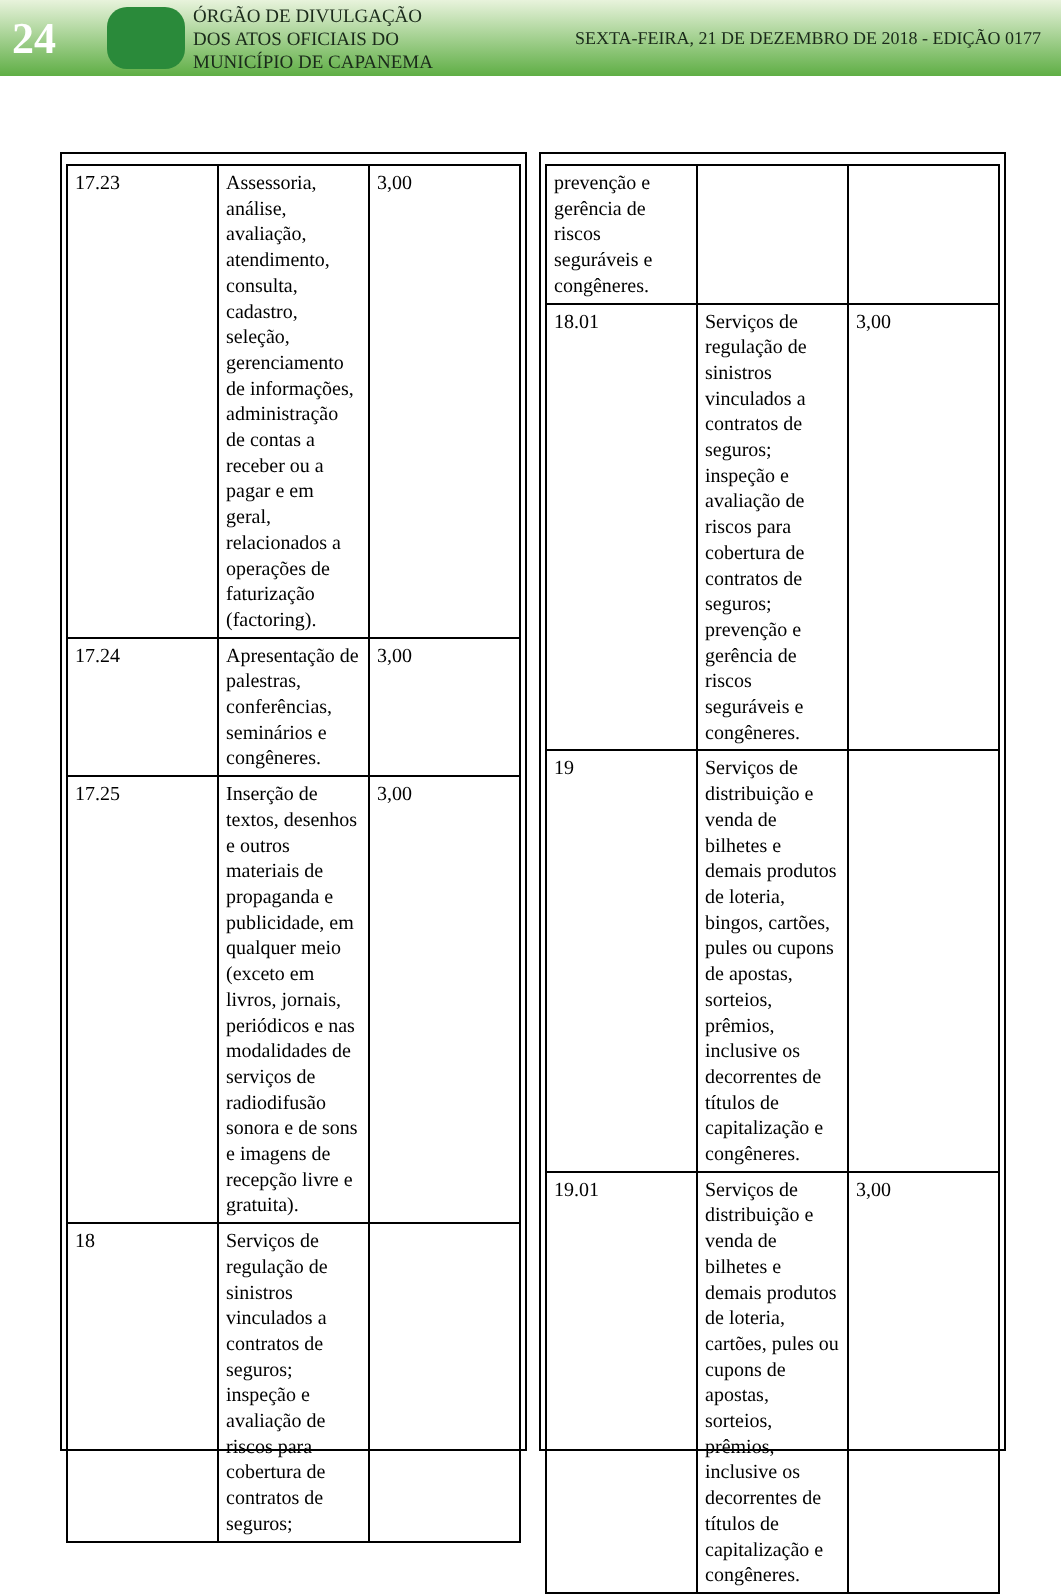24
ÓRGÃO DE DIVULGAÇÃO
DOS ATOS OFICIAIS DO
MUNICÍPIO DE CAPANEMA
SEXTA-FEIRA, 21 DE DEZEMBRO DE 2018 - EDIÇÃO 0177
| 17.23 | Assessoria, análise, avaliação, atendimento, consulta, cadastro, seleção, gerenciamento de informações, administração de contas a receber ou a pagar e em geral, relacionados a operações de faturização (factoring). | 3,00 |
| 17.24 | Apresentação de palestras, conferências, seminários e congêneres. | 3,00 |
| 17.25 | Inserção de textos, desenhos e outros materiais de propaganda e publicidade, em qualquer meio (exceto em livros, jornais, periódicos e nas modalidades de serviços de radiodifusão sonora e de sons e imagens de recepção livre e gratuita). | 3,00 |
| 18 | Serviços de regulação de sinistros vinculados a contratos de seguros; inspeção e avaliação de riscos para cobertura de contratos de seguros; | |
| prevenção e gerência de riscos seguráveis e congêneres. | | |
| 18.01 | Serviços de regulação de sinistros vinculados a contratos de seguros; inspeção e avaliação de riscos para cobertura de contratos de seguros; prevenção e gerência de riscos seguráveis e congêneres. | 3,00 |
| 19 | Serviços de distribuição e venda de bilhetes e demais produtos de loteria, bingos, cartões, pules ou cupons de apostas, sorteios, prêmios, inclusive os decorrentes de títulos de capitalização e congêneres. | |
| 19.01 | Serviços de distribuição e venda de bilhetes e demais produtos de loteria, cartões, pules ou cupons de apostas, sorteios, prêmios, inclusive os decorrentes de títulos de capitalização e congêneres. | 3,00 |